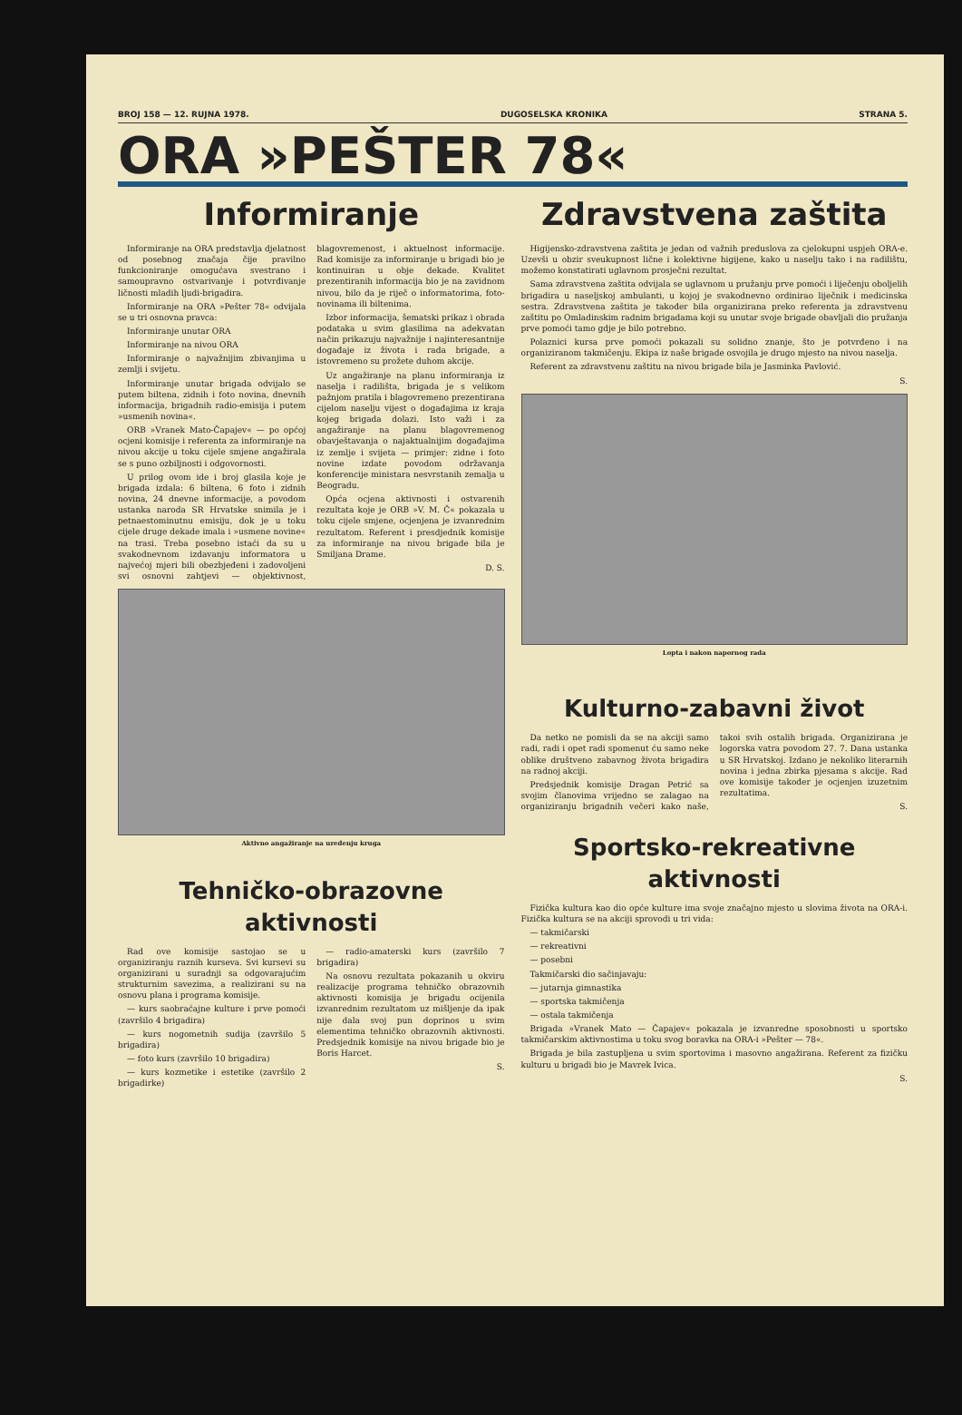BROJ 158 — 12. RUJNA 1978. DUGOSELSKA KRONIKA STRANA 5.
ORA »PEŠTER 78«
Informiranje
Informiranje na ORA predstavlja djelatnost od posebnog značaja čije pravilno funkcioniranje omogućava svestrano i samoupravno ostvarivanje i potvrđivanje ličnosti mladih ljudi-brigadira.
Informiranje na ORA »Pešter 78« odvijala se u tri osnovna pravca:
Informiranje unutar ORA
Informiranje na nivou ORA
Informiranje o najvažnijim zbivanjima u zemlji i svijetu.
Informiranje unutar brigada odvijalo se putem biltena, zidnih i foto novina, dnevnih informacija, brigadnih radio-emisija i putem »usmenih novina«.
ORB »Vranek Mato-Čapajev« — po općoj ocjeni komisije i referenta za informiranje na nivou akcije u toku cijele smjene angažirala se s puno ozbiljnosti i odgovornosti.
U prilog ovom ide i broj glasila koje je brigada izdala: 6 biltena, 6 foto i zidnih novina, 24 dnevne informacije, a povodom ustanka naroda SR Hrvatske snimila je i petnaestominutnu emisiju, dok je u toku cijele druge dekade imala i »usmene novine« na trasi. Treba posebno istaći da su u svakodnevnom izdavanju informatora u najvećoj mjeri bili obezbjeđeni i zadovoljeni svi osnovni zahtjevi — objektivnost, blagovremenost, i aktuelnost informacije. Rad komisije za informiranje u brigadi bio je kontinuiran u obje dekade. Kvalitet prezentiranih informacija bio je na zavidnom nivou, bilo da je riječ o informatorima, foto-novinama ili biltenima.
Izbor informacija, šematski prikaz i obrada podataka u svim glasilima na adekvatan način prikazuju najvažnije i najinteresantnije događaje iz života i rada brigade, a istovremeno su prožete duhom akcije.
Uz angažiranje na planu informiranja iz naselja i radilišta, brigada je s velikom pažnjom pratila i blagovremeno prezentirana cijelom naselju vijest o događajima iz kraja kojeg brigada dolazi. Isto važi i za angažiranje na planu blagovremenog obavještavanja o najaktualnijim događajima iz zemlje i svijeta — primjer: zidne i foto novine izdate povodom održavanja konferencije ministara nesvrstanih zemalja u Beogradu.
Opća ocjena aktivnosti i ostvarenih rezultata koje je ORB »V. M. Č« pokazala u toku cijele smjene, ocjenjena je izvanrednim rezultatom. Referent i presdjednik komisije za informiranje na nivou brigade bila je Smiljana Drame.
D. S.
Aktivno angažiranje na uređenju kruga
Tehničko-obrazovne aktivnosti
Rad ove komisije sastojao se u organiziranju raznih kurseva. Svi kursevi su organizirani u suradnji sa odgovarajućim strukturnim savezima, a realizirani su na osnovu plana i programa komisije.
— kurs saobraćajne kulture i prve pomoći (završilo 4 brigadira)
— kurs nogometnih sudija (završilo 5 brigadira)
— foto kurs (završilo 10 brigadira)
— kurs kozmetike i estetike (završilo 2 brigadirke)
— radio-amaterski kurs (završilo 7 brigadira)
Na osnovu rezultata pokazanih u okviru realizacije programa tehničko obrazovnih aktivnosti komisija je brigadu ocijenila izvanrednim rezultatom uz mišljenje da ipak nije dala svoj pun doprinos u svim elementima tehničko obrazovnih aktivnosti. Predsjednik komisije na nivou brigade bio je Boris Harcet.
S.
Zdravstvena zaštita
Higijensko-zdravstvena zaštita je jedan od važnih preduslova za cjelokupni uspjeh ORA-e. Uzevši u obzir sveukupnost lične i kolektivne higijene, kako u naselju tako i na radilištu, možemo konstatirati uglavnom prosječni rezultat.
Sama zdravstvena zaštita odvijala se uglavnom u pružanju prve pomoći i liječenju oboljelih brigadira u naseljskoj ambulanti, u kojoj je svakodnevno ordinirao liječnik i medicinska sestra. Zdravstvena zaštita je također bila organizirana preko referenta ja zdravstvenu zaštitu po Omladinskim radnim brigadama koji su unutar svoje brigade obavljali dio pružanja prve pomoći tamo gdje je bilo potrebno.
Polaznici kursa prve pomoći pokazali su solidno znanje, što je potvrđeno i na organiziranom takmičenju. Ekipa iz naše brigade osvojila je drugo mjesto na nivou naselja.
Referent za zdravstvenu zaštitu na nivou brigade bila je Jasminka Pavlović.
S.
Lopta i nakon napornog rada
Kulturno-zabavni život
Da netko ne pomisli da se na akciji samo radi, radi i opet radi spomenut ću samo neke oblike društveno zabavnog života brigadira na radnoj akciji.
Predsjednik komisije Dragan Petrić sa svojim članovima vrijedno se zalagao na organiziranju brigadnih večeri kako naše, takoi svih ostalih brigada. Organizirana je logorska vatra povodom 27. 7. Dana ustanka u SR Hrvatskoj. Izdano je nekoliko literarnih novina i jedna zbirka pjesama s akcije. Rad ove komisije također je ocjenjen izuzetnim rezultatima.
S.
Sportsko-rekreativne aktivnosti
Fizička kultura kao dio opće kulture ima svoje značajno mjesto u slovima života na ORA-i. Fizička kultura se na akciji sprovodi u tri vida:
— takmičarski
— rekreativni
— posebni
Takmičarski dio sačinjavaju:
— jutarnja gimnastika
— sportska takmičenja
— ostala takmičenja
Brigada »Vranek Mato — Čapajev« pokazala je izvanredne sposobnosti u sportsko takmičarskim aktivnostima u toku svog boravka na ORA-i »Pešter — 78«.
Brigada je bila zastupljena u svim sportovima i masovno angažirana. Referent za fizičku kulturu u brigadi bio je Mavrek Ivica.
S.